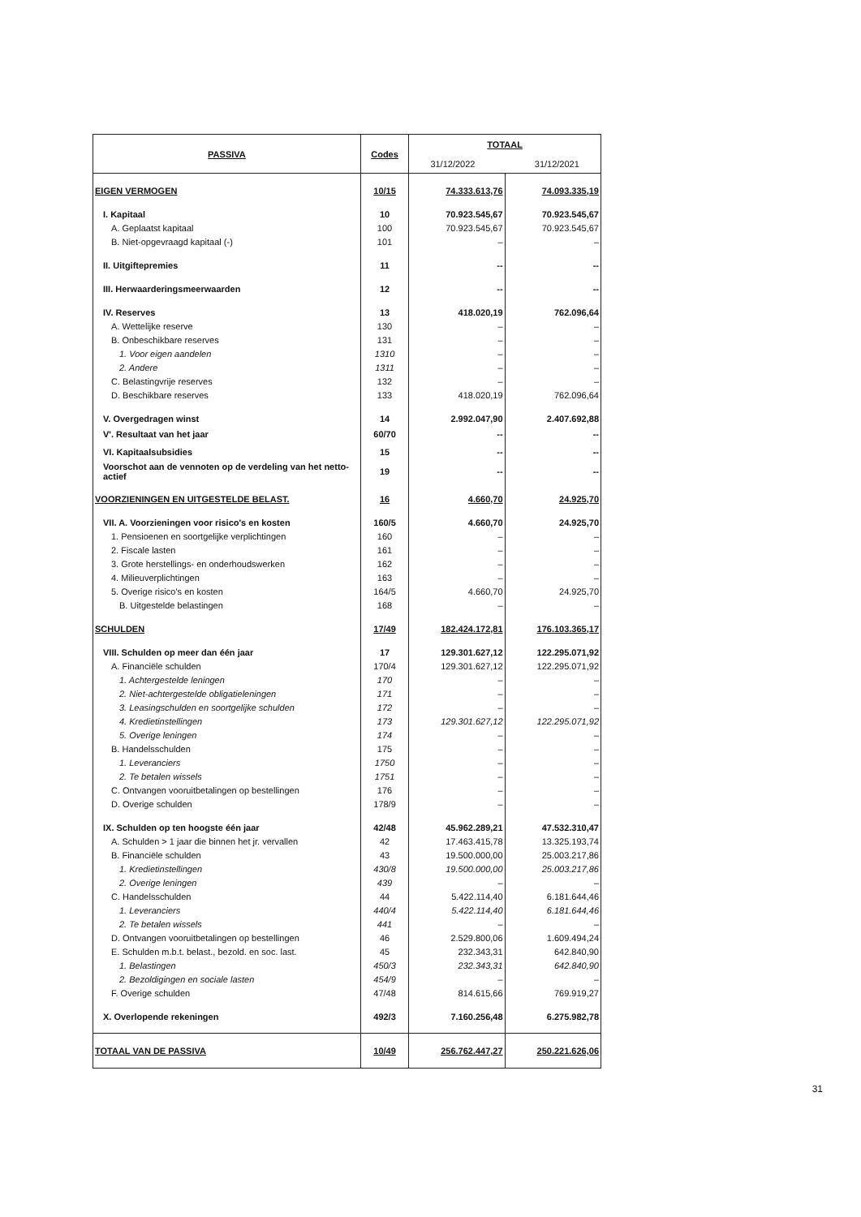| PASSIVA | Codes | TOTAAL 31/12/2022 31/12/2021 | |
| EIGEN VERMOGEN | 10/15 | 74.333.613,76 | 74.093.335,19 |
| I. Kapitaal | 10 | 70.923.545,67 | 70.923.545,67 |
| A. Geplaatst kapitaal | 100 | 70.923.545,67 | 70.923.545,67 |
| B. Niet-opgevraagd kapitaal (-) | 101 | – | – |
| II. Uitgiftepremies | 11 | -- | -- |
| III. Herwaarderingsmeerwaarden | 12 | -- | -- |
| IV. Reserves | 13 | 418.020,19 | 762.096,64 |
| A. Wettelijke reserve | 130 | – | – |
| B. Onbeschikbare reserves | 131 | – | – |
| 1. Voor eigen aandelen | 1310 | – | – |
| 2. Andere | 1311 | – | – |
| C. Belastingvrije reserves | 132 | – | – |
| D. Beschikbare reserves | 133 | 418.020,19 | 762.096,64 |
| V. Overgedragen winst | 14 | 2.992.047,90 | 2.407.692,88 |
| V'. Resultaat van het jaar | 60/70 | -- | -- |
| VI. Kapitaalsubsidies | 15 | -- | -- |
| Voorschot aan de vennoten op de verdeling van het netto-actief | 19 | -- | -- |
| VOORZIENINGEN EN UITGESTELDE BELAST. | 16 | 4.660,70 | 24.925,70 |
| VII. A. Voorzieningen voor risico's en kosten | 160/5 | 4.660,70 | 24.925,70 |
| 1. Pensioenen en soortgelijke verplichtingen | 160 | – | – |
| 2. Fiscale lasten | 161 | – | – |
| 3. Grote herstellings- en onderhoudswerken | 162 | – | – |
| 4. Milieuverplichtingen | 163 | – | – |
| 5. Overige risico's en kosten | 164/5 | 4.660,70 | 24.925,70 |
| B. Uitgestelde belastingen | 168 | – | – |
| SCHULDEN | 17/49 | 182.424.172,81 | 176.103.365,17 |
| VIII. Schulden op meer dan één jaar | 17 | 129.301.627,12 | 122.295.071,92 |
| A. Financiële schulden | 170/4 | 129.301.627,12 | 122.295.071,92 |
| 1. Achtergestelde leningen | 170 | – | – |
| 2. Niet-achtergestelde obligatieleningen | 171 | – | – |
| 3. Leasingschulden en soortgelijke schulden | 172 | – | – |
| 4. Kredietinstellingen | 173 | 129.301.627,12 | 122.295.071,92 |
| 5. Overige leningen | 174 | – | – |
| B. Handelsschulden | 175 | – | – |
| 1. Leveranciers | 1750 | – | – |
| 2. Te betalen wissels | 1751 | – | – |
| C. Ontvangen vooruitbetalingen op bestellingen | 176 | – | – |
| D. Overige schulden | 178/9 | – | – |
| IX. Schulden op ten hoogste één jaar | 42/48 | 45.962.289,21 | 47.532.310,47 |
| A. Schulden > 1 jaar die binnen het jr. vervallen | 42 | 17.463.415,78 | 13.325.193,74 |
| B. Financiële schulden | 43 | 19.500.000,00 | 25.003.217,86 |
| 1. Kredietinstellingen | 430/8 | 19.500.000,00 | 25.003.217,86 |
| 2. Overige leningen | 439 | – | – |
| C. Handelsschulden | 44 | 5.422.114,40 | 6.181.644,46 |
| 1. Leveranciers | 440/4 | 5.422.114,40 | 6.181.644,46 |
| 2. Te betalen wissels | 441 | – | – |
| D. Ontvangen vooruitbetalingen op bestellingen | 46 | 2.529.800,06 | 1.609.494,24 |
| E. Schulden m.b.t. belast., bezold. en soc. last. | 45 | 232.343,31 | 642.840,90 |
| 1. Belastingen | 450/3 | 232.343,31 | 642.840,90 |
| 2. Bezoldigingen en sociale lasten | 454/9 | – | – |
| F. Overige schulden | 47/48 | 814.615,66 | 769.919,27 |
| X. Overlopende rekeningen | 492/3 | 7.160.256,48 | 6.275.982,78 |
| TOTAAL VAN DE PASSIVA | 10/49 | 256.762.447,27 | 250.221.626,06 |
31